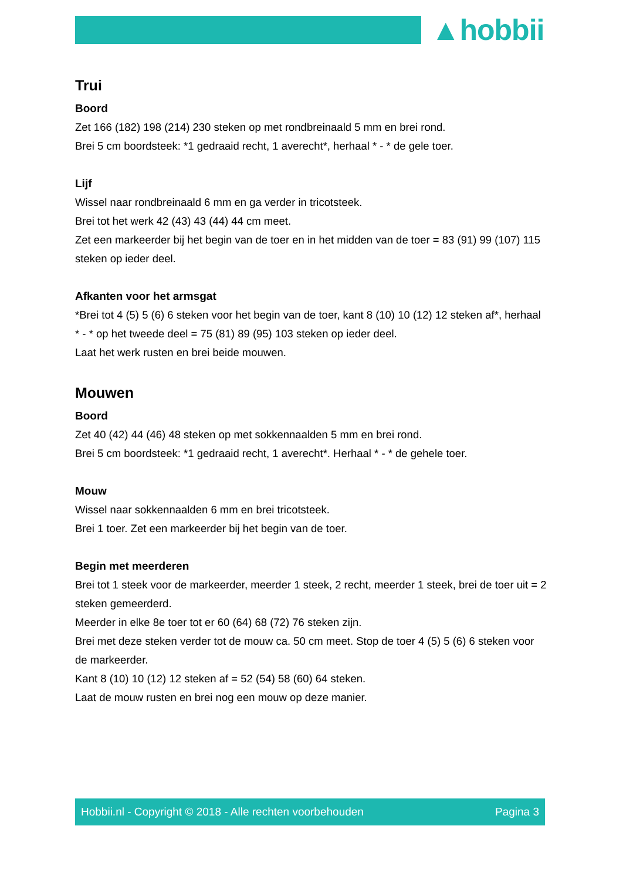▲hobbii
Trui
Boord
Zet 166 (182) 198 (214) 230 steken op met rondbreinaald 5 mm en brei rond.
Brei 5 cm boordsteek: *1 gedraaid recht, 1 averecht*, herhaal * - * de gele toer.
Lijf
Wissel naar rondbreinaald 6 mm en ga verder in tricotsteek.
Brei tot het werk 42 (43) 43 (44) 44 cm meet.
Zet een markeerder bij het begin van de toer en in het midden van de toer = 83 (91) 99 (107) 115 steken op ieder deel.
Afkanten voor het armsgat
*Brei tot 4 (5) 5 (6) 6 steken voor het begin van de toer, kant 8 (10) 10 (12) 12 steken af*, herhaal * - * op het tweede deel = 75 (81) 89 (95) 103 steken op ieder deel.
Laat het werk rusten en brei beide mouwen.
Mouwen
Boord
Zet 40 (42) 44 (46) 48 steken op met sokkennaalden 5 mm en brei rond.
Brei 5 cm boordsteek: *1 gedraaid recht, 1 averecht*. Herhaal * - * de gehele toer.
Mouw
Wissel naar sokkennaalden 6 mm en brei tricotsteek.
Brei 1 toer. Zet een markeerder bij het begin van de toer.
Begin met meerderen
Brei tot 1 steek voor de markeerder, meerder 1 steek, 2 recht, meerder 1 steek, brei de toer uit = 2 steken gemeerderd.
Meerder in elke 8e toer tot er 60 (64) 68 (72) 76 steken zijn.
Brei met deze steken verder tot de mouw ca. 50 cm meet. Stop de toer 4 (5) 5 (6) 6 steken voor de markeerder.
Kant 8 (10) 10 (12) 12 steken af = 52 (54) 58 (60) 64 steken.
Laat de mouw rusten en brei nog een mouw op deze manier.
Hobbii.nl - Copyright © 2018 - Alle rechten voorbehouden Pagina 3